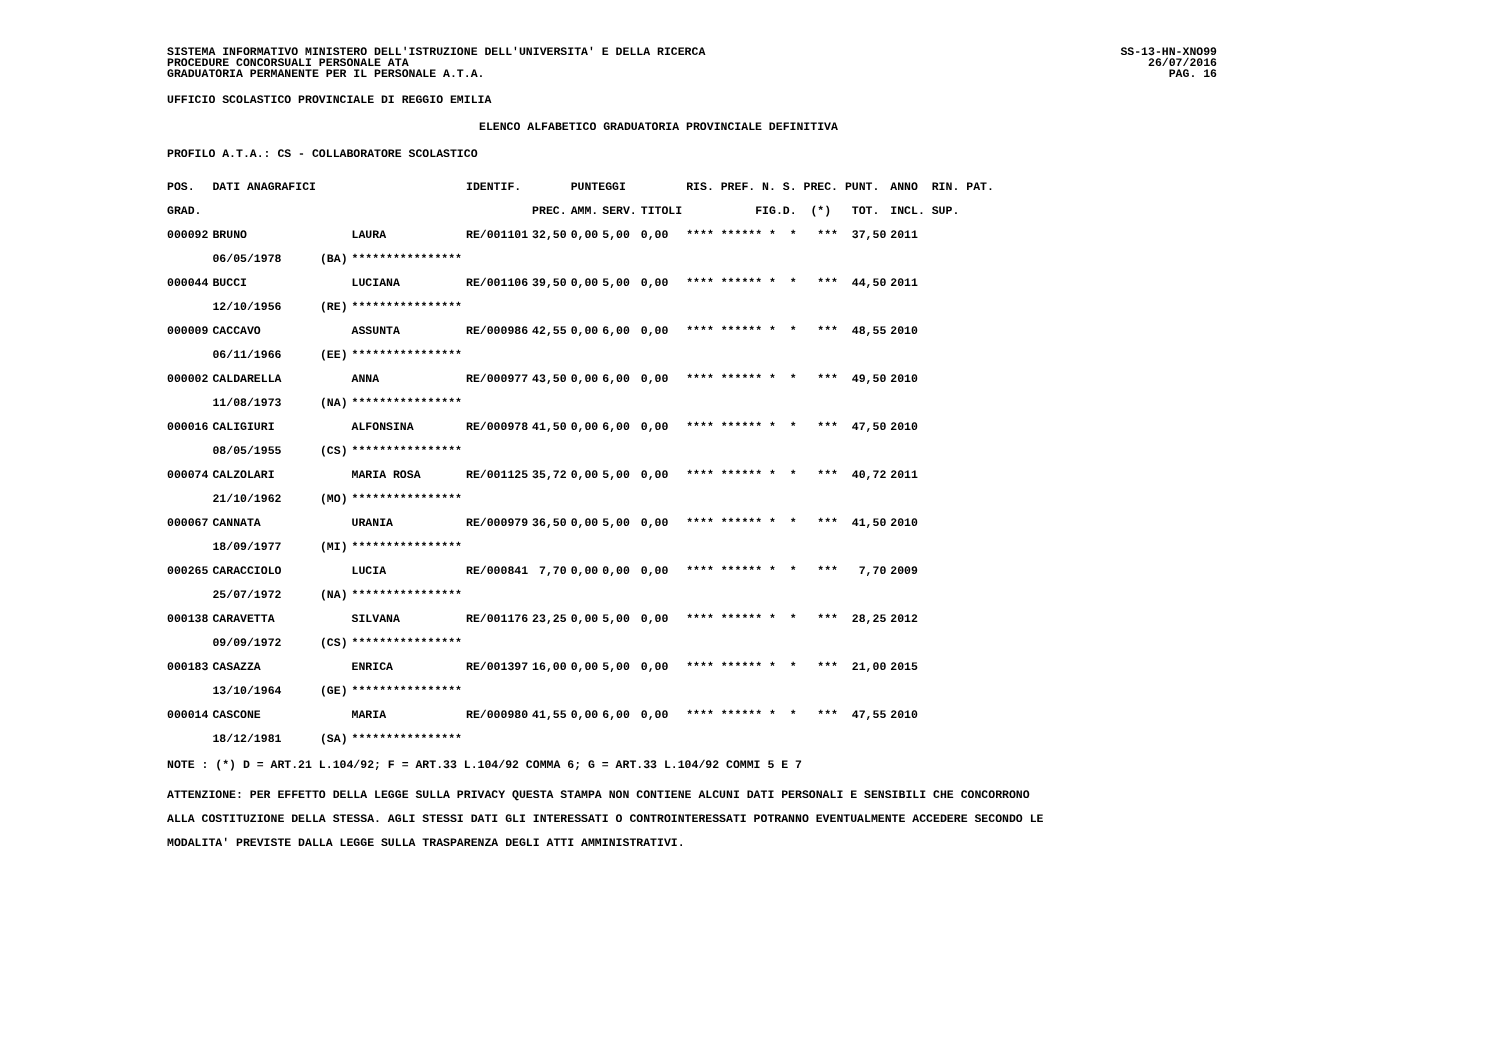SISTEMA INFORMATIVO MINISTERO DELL'ISTRUZIONE DELL'UNIVERSITA' E DELLA RICERCA
PROCEDURE CONCORSUALI PERSONALE ATA
GRADUATORIA PERMANENTE PER IL PERSONALE A.T.A.
SS-13-HN-XNO99
26/07/2016
PAG. 16
UFFICIO SCOLASTICO PROVINCIALE DI REGGIO EMILIA
ELENCO ALFABETICO GRADUATORIA PROVINCIALE DEFINITIVA
PROFILO A.T.A.: CS - COLLABORATORE SCOLASTICO
| POS. | DATI ANAGRAFICI | | | IDENTIF. | | PUNTEGGI | | | RIS. PREF. N. S. PREC. PUNT. | ANNO RIN. PAT. |
| --- | --- | --- | --- | --- | --- | --- | --- | --- | --- | --- |
| GRAD. | | | | | PREC. | AMM. | SERV. | TITOLI | FIG.D. (*) TOT. | INCL. SUP. |
| 000092 | BRUNO | | LAURA | RE/001101 | 32,50 | 0,00 | 5,00 | 0,00 | **** ****** * * *** 37,50 | 2011 |
| | 06/05/1978 | (BA) | **************** | | | | | | | |
| 000044 | BUCCI | | LUCIANA | RE/001106 | 39,50 | 0,00 | 5,00 | 0,00 | **** ****** * * *** 44,50 | 2011 |
| | 12/10/1956 | (RE) | **************** | | | | | | | |
| 000009 | CACCAVO | | ASSUNTA | RE/000986 | 42,55 | 0,00 | 6,00 | 0,00 | **** ****** * * *** 48,55 | 2010 |
| | 06/11/1966 | (EE) | **************** | | | | | | | |
| 000002 | CALDARELLA | | ANNA | RE/000977 | 43,50 | 0,00 | 6,00 | 0,00 | **** ****** * * *** 49,50 | 2010 |
| | 11/08/1973 | (NA) | **************** | | | | | | | |
| 000016 | CALIGIURI | | ALFONSINA | RE/000978 | 41,50 | 0,00 | 6,00 | 0,00 | **** ****** * * *** 47,50 | 2010 |
| | 08/05/1955 | (CS) | **************** | | | | | | | |
| 000074 | CALZOLARI | | MARIA ROSA | RE/001125 | 35,72 | 0,00 | 5,00 | 0,00 | **** ****** * * *** 40,72 | 2011 |
| | 21/10/1962 | (MO) | **************** | | | | | | | |
| 000067 | CANNATA | | URANIA | RE/000979 | 36,50 | 0,00 | 5,00 | 0,00 | **** ****** * * *** 41,50 | 2010 |
| | 18/09/1977 | (MI) | **************** | | | | | | | |
| 000265 | CARACCIOLO | | LUCIA | RE/000841 | 7,70 | 0,00 | 0,00 | 0,00 | **** ****** * * *** 7,70 | 2009 |
| | 25/07/1972 | (NA) | **************** | | | | | | | |
| 000138 | CARAVETTA | | SILVANA | RE/001176 | 23,25 | 0,00 | 5,00 | 0,00 | **** ****** * * *** 28,25 | 2012 |
| | 09/09/1972 | (CS) | **************** | | | | | | | |
| 000183 | CASAZZA | | ENRICA | RE/001397 | 16,00 | 0,00 | 5,00 | 0,00 | **** ****** * * *** 21,00 | 2015 |
| | 13/10/1964 | (GE) | **************** | | | | | | | |
| 000014 | CASCONE | | MARIA | RE/000980 | 41,55 | 0,00 | 6,00 | 0,00 | **** ****** * * *** 47,55 | 2010 |
| | 18/12/1981 | (SA) | **************** | | | | | | | |
NOTE : (*) D = ART.21 L.104/92; F = ART.33 L.104/92 COMMA 6; G = ART.33 L.104/92 COMMI 5 E 7
ATTENZIONE: PER EFFETTO DELLA LEGGE SULLA PRIVACY QUESTA STAMPA NON CONTIENE ALCUNI DATI PERSONALI E SENSIBILI CHE CONCORRONO
ALLA COSTITUZIONE DELLA STESSA. AGLI STESSI DATI GLI INTERESSATI O CONTROINTERESSATI POTRANNO EVENTUALMENTE ACCEDERE SECONDO LE
MODALITA' PREVISTE DALLA LEGGE SULLA TRASPARENZA DEGLI ATTI AMMINISTRATIVI.